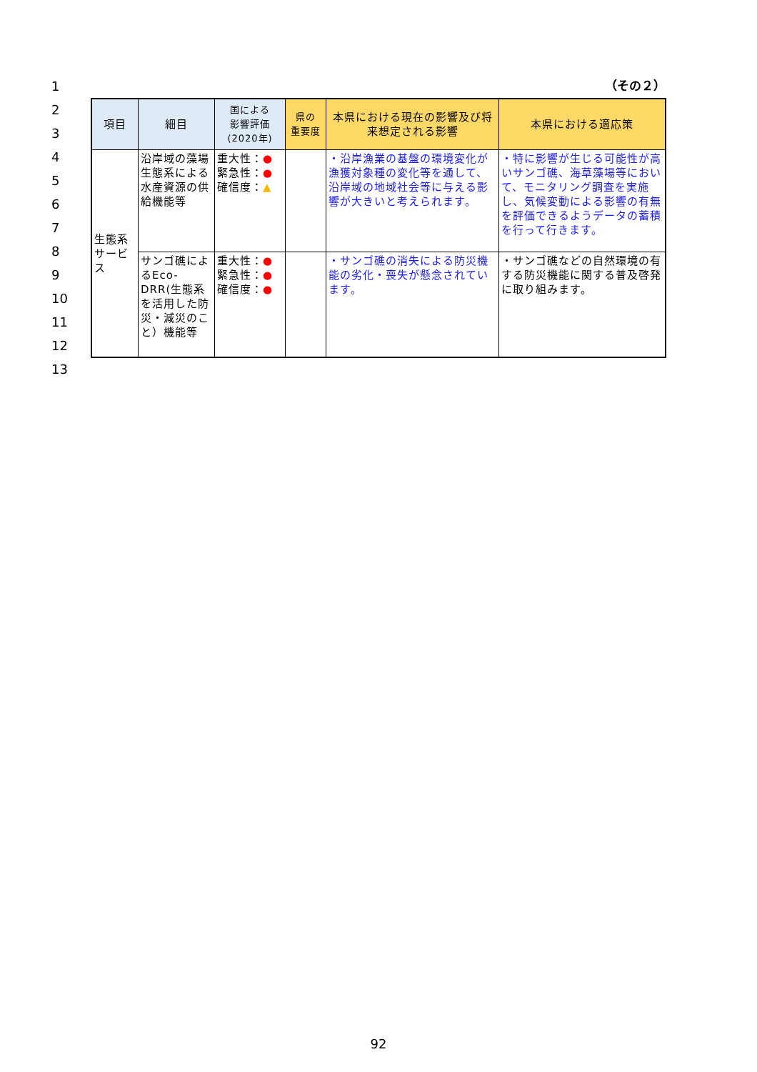1
2
3
4
5
6
7
8
9
10
11
12
13
（その２）
| 項目 | 細目 | 国による 影響評価 (2020年) | 県の 重要度 | 本県における現在の影響及び将来想定される影響 | 本県における適応策 |
| --- | --- | --- | --- | --- | --- |
| 生態系サービス | 沿岸域の藻場生態系による水産資源の供給機能等 | 重大性： ● 緊急性： ● 確信度： ▲ | | ・沿岸漁業の基盤の環境変化が漁獲対象種の変化等を通して、沿岸域の地域社会等に与える影響が大きいと考えられます。 | ・特に影響が生じる可能性が高いサンゴ礁、海草藻場等において、モニタリング調査を実施し、気候変動による影響の有無を評価できるようデータの蓄積を行って行きます。 |
| | サンゴ礁によるEco-DRR(生態系を活用した防災・減災のこと）機能等 | 重大性： ● 緊急性： ● 確信度： ● | | ・サンゴ礁の消失による防災機能の劣化・喪失が懸念されています。 | ・サンゴ礁などの自然環境の有する防災機能に関する普及啓発に取り組みます。 |
92